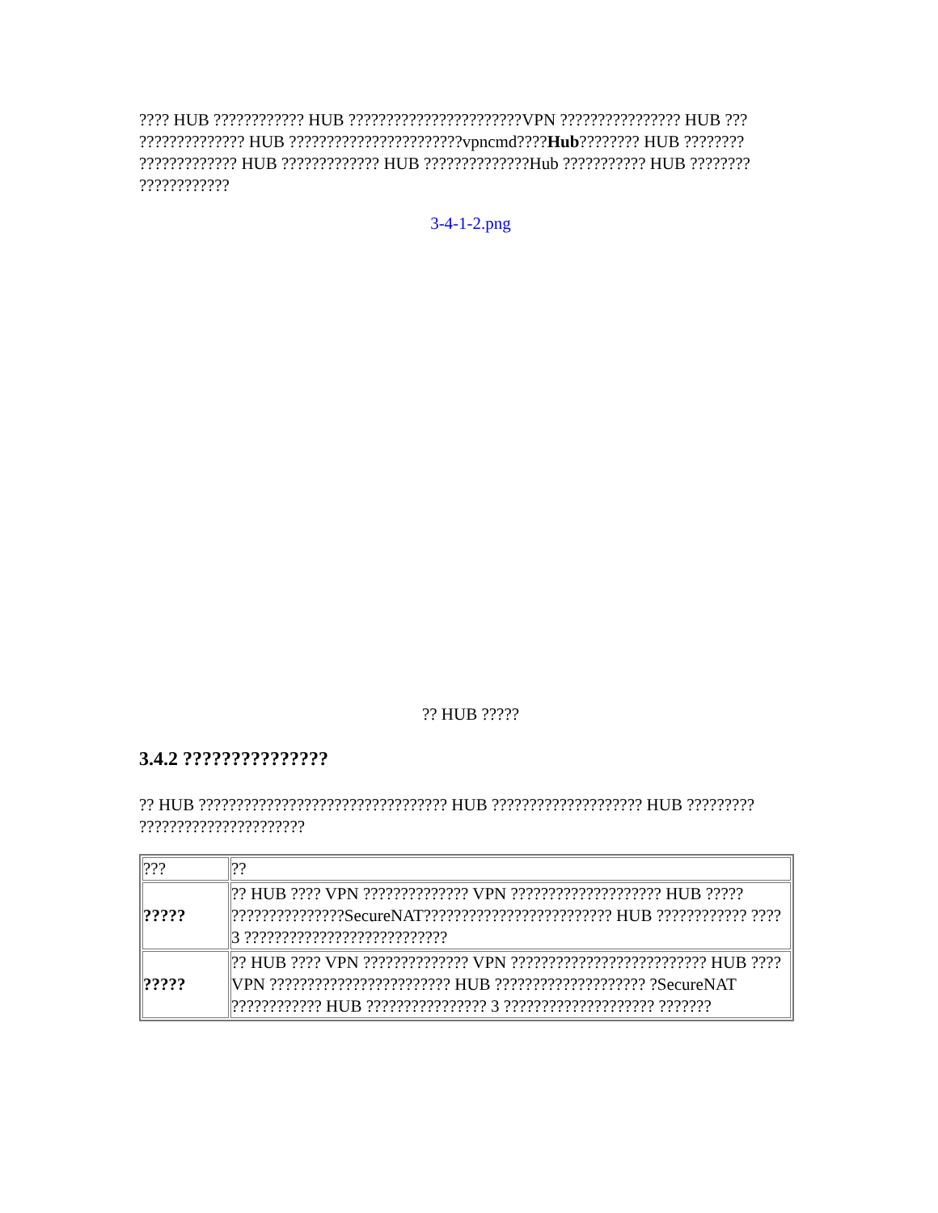???? HUB ???????????? HUB ???????????????????????VPN ???????????????? HUB ??? ?????????????? HUB ???????????????????????vpncmd????Hub???????? HUB ???????? ????????????? HUB ????????????? HUB ??????????????Hub ??????????? HUB ???????? ????????????
3-4-1-2.png
?? HUB ?????
3.4.2 ???????????????
?? HUB ????????????????????????????????? HUB ???????????????????? HUB ????????? ??????????????????????
| ??? | ?? |
| ????? | ?? HUB ???? VPN ?????????????? VPN ???????????????????? HUB ????? ???????????????SecureNAT????????????????????????? HUB ???????????? ???? 3 ??????????????????????????? |
| ????? | ?? HUB ???? VPN ?????????????? VPN ?????????????????????????? HUB ???? VPN ???????????????????????? HUB ???????????????????? ?SecureNAT ???????????? HUB ???????????????? 3 ???????????????????? ??????? |